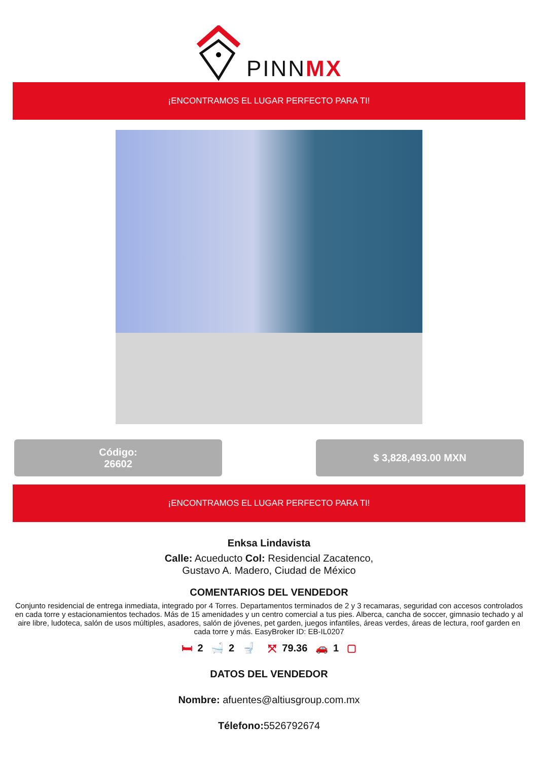PINNMX
¡ENCONTRAMOS EL LUGAR PERFECTO PARA TI!
Código:
26602
$ 3,828,493.00 MXN
¡ENCONTRAMOS EL LUGAR PERFECTO PARA TI!
Enksa Lindavista
Calle: Acueducto Col: Residencial Zacatenco,
Gustavo A. Madero, Ciudad de México
COMENTARIOS DEL VENDEDOR
Conjunto residencial de entrega inmediata, integrado por 4 Torres. Departamentos terminados de 2 y 3 recamaras, seguridad con accesos controlados en cada torre y estacionamientos techados. Más de 15 amenidades y un centro comercial a tus pies. Alberca, cancha de soccer, gimnasio techado y al aire libre, ludoteca, salón de usos múltiples, asadores, salón de jóvenes, pet garden, juegos infantiles, áreas verdes, áreas de lectura, roof garden en cada torre y más. EasyBroker ID: EB-IL0207
🛏 2 🛁 2 🚽 ⤧ 79.36 🚗 1 ▢
DATOS DEL VENDEDOR
Nombre: afuentes@altiusgroup.com.mx
Télefono: 5526792674